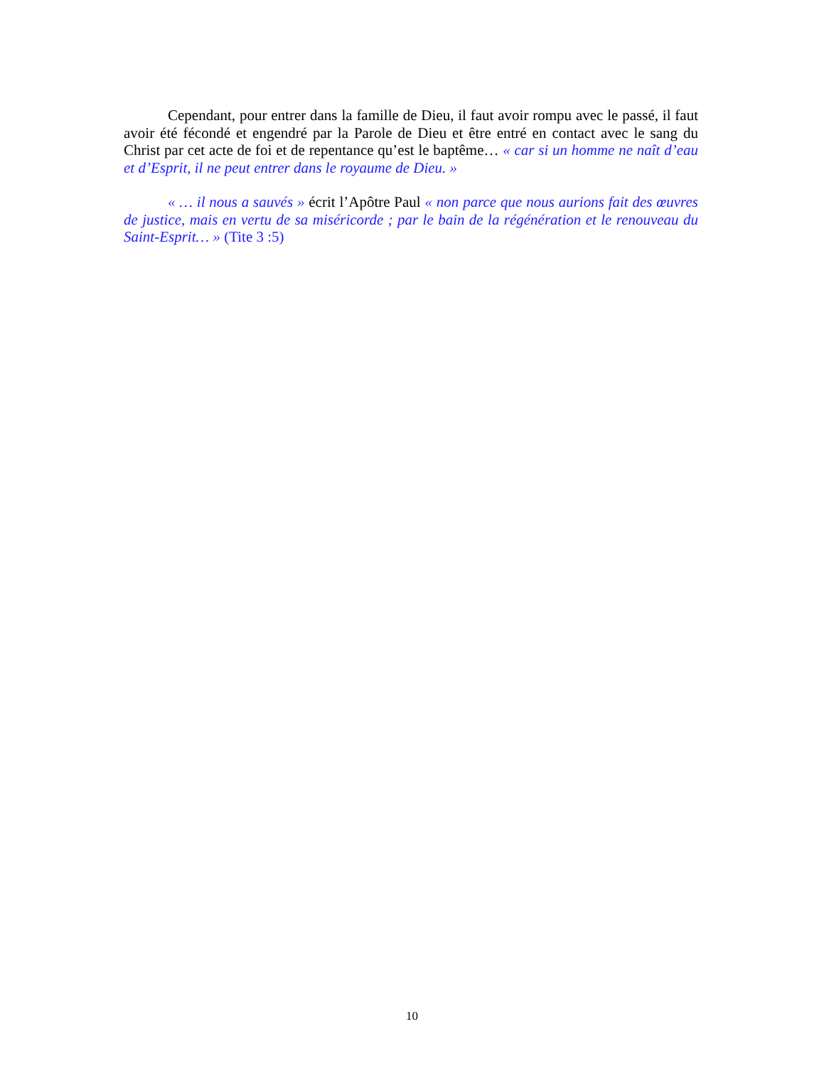Cependant, pour entrer dans la famille de Dieu, il faut avoir rompu avec le passé, il faut avoir été fécondé et engendré par la Parole de Dieu et être entré en contact avec le sang du Christ par cet acte de foi et de repentance qu’est le baptême… « car si un homme ne naît d’eau et d’Esprit, il ne peut entrer dans le royaume de Dieu. »
« … il nous a sauvés » écrit l’Apôtre Paul « non parce que nous aurions fait des œuvres de justice, mais en vertu de sa miséricorde ; par le bain de la régénération et le renouveau du Saint-Esprit… » (Tite 3 :5)
10